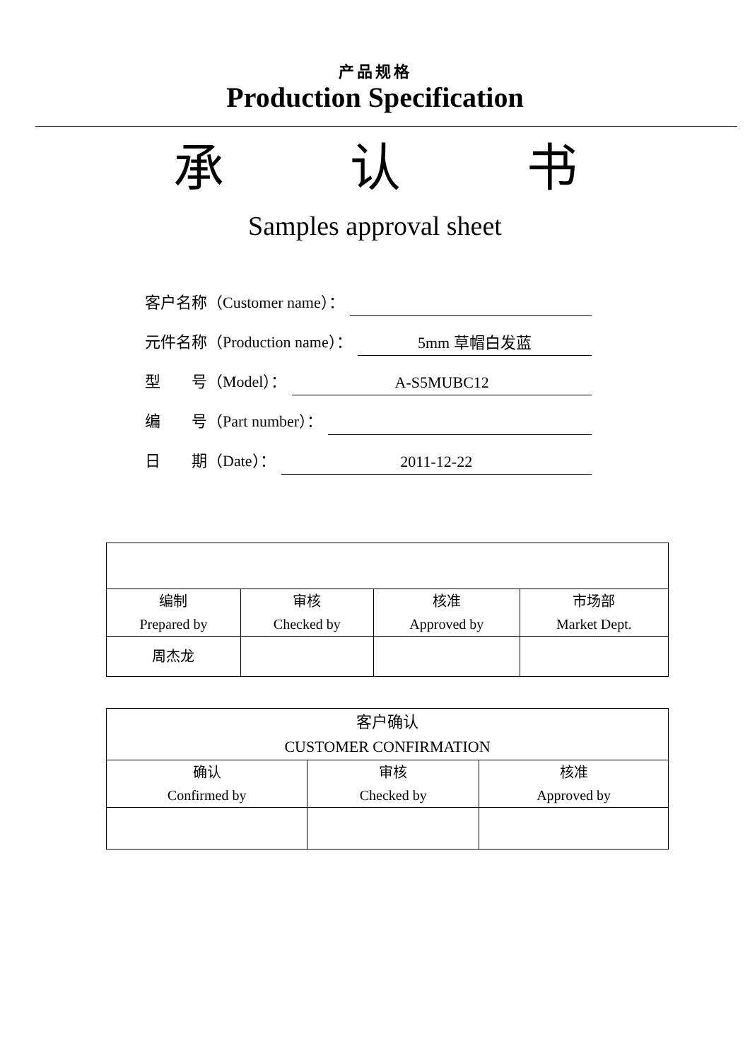产品规格
Production Specification
承 认 书
Samples approval sheet
客户名称（Customer name）：
元件名称（Production name）： 5mm 草帽白发蓝
型　　号（Model）： A-S5MUBC12
编　　号（Part number）：
日　　期（Date）： 2011-12-22
| 编制 Prepared by | 审核 Checked by | 核准 Approved by | 市场部 Market Dept. |
| 周杰龙 | | | |
| 客户确认 CUSTOMER CONFIRMATION | | |
| 确认 Confirmed by | 审核 Checked by | 核准 Approved by |